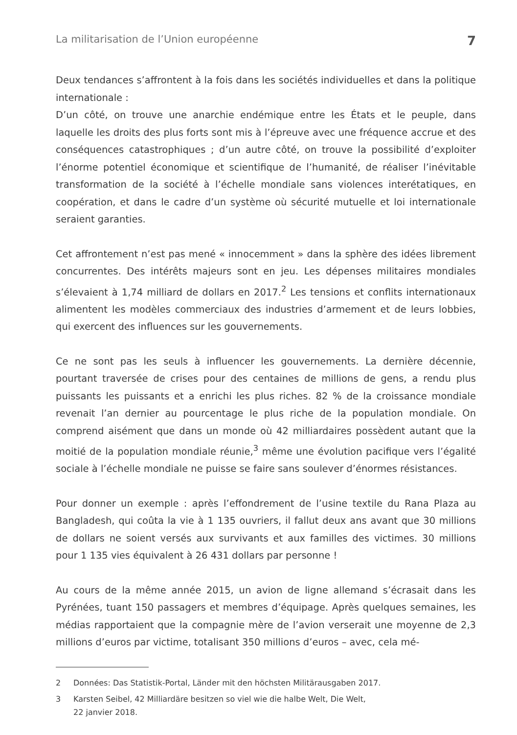La militarisation de l’Union européenne 7
Deux tendances s’affrontent à la fois dans les sociétés individuelles et dans la politique internationale :
D’un côté, on trouve une anarchie endémique entre les États et le peuple, dans laquelle les droits des plus forts sont mis à l’épreuve avec une fréquence accrue et des conséquences catastrophiques ; d’un autre côté, on trouve la possibilité d’exploiter l’énorme potentiel économique et scientifique de l’humanité, de réaliser l’inévitable transformation de la société à l’échelle mondiale sans violences interétatiques, en coopération, et dans le cadre d’un système où sécurité mutuelle et loi internationale seraient garanties.
Cet affrontement n’est pas mené « innocemment » dans la sphère des idées librement concurrentes. Des intérêts majeurs sont en jeu. Les dépenses militaires mondiales s’élevaient à 1,74 milliard de dollars en 2017.<sup>2</sup> Les tensions et conflits internationaux alimentent les modèles commerciaux des industries d’armement et de leurs lobbies, qui exercent des influences sur les gouvernements.
Ce ne sont pas les seuls à influencer les gouvernements. La dernière décennie, pourtant traversée de crises pour des centaines de millions de gens, a rendu plus puissants les puissants et a enrichi les plus riches. 82 % de la croissance mondiale revenait l’an dernier au pourcentage le plus riche de la population mondiale. On comprend aisément que dans un monde où 42 milliardaires possèdent autant que la moitié de la population mondiale réunie,<sup>3</sup> même une évolution pacifique vers l’égalité sociale à l’échelle mondiale ne puisse se faire sans soulever d’énormes résistances.
Pour donner un exemple : après l’effondrement de l’usine textile du Rana Plaza au Bangladesh, qui coûta la vie à 1 135 ouvriers, il fallut deux ans avant que 30 millions de dollars ne soient versés aux survivants et aux familles des victimes. 30 millions pour 1 135 vies équivalent à 26 431 dollars par personne !
Au cours de la même année 2015, un avion de ligne allemand s’écrasait dans les Pyrénées, tuant 150 passagers et membres d’équipage. Après quelques semaines, les médias rapportaient que la compagnie mère de l’avion verserait une moyenne de 2,3 millions d’euros par victime, totalisant 350 millions d’euros – avec, cela mé-
2 Données: Das Statistik-Portal, Länder mit den höchsten Militärausgaben 2017.
3 Karsten Seibel, 42 Milliardäre besitzen so viel wie die halbe Welt, Die Welt,
22 janvier 2018.